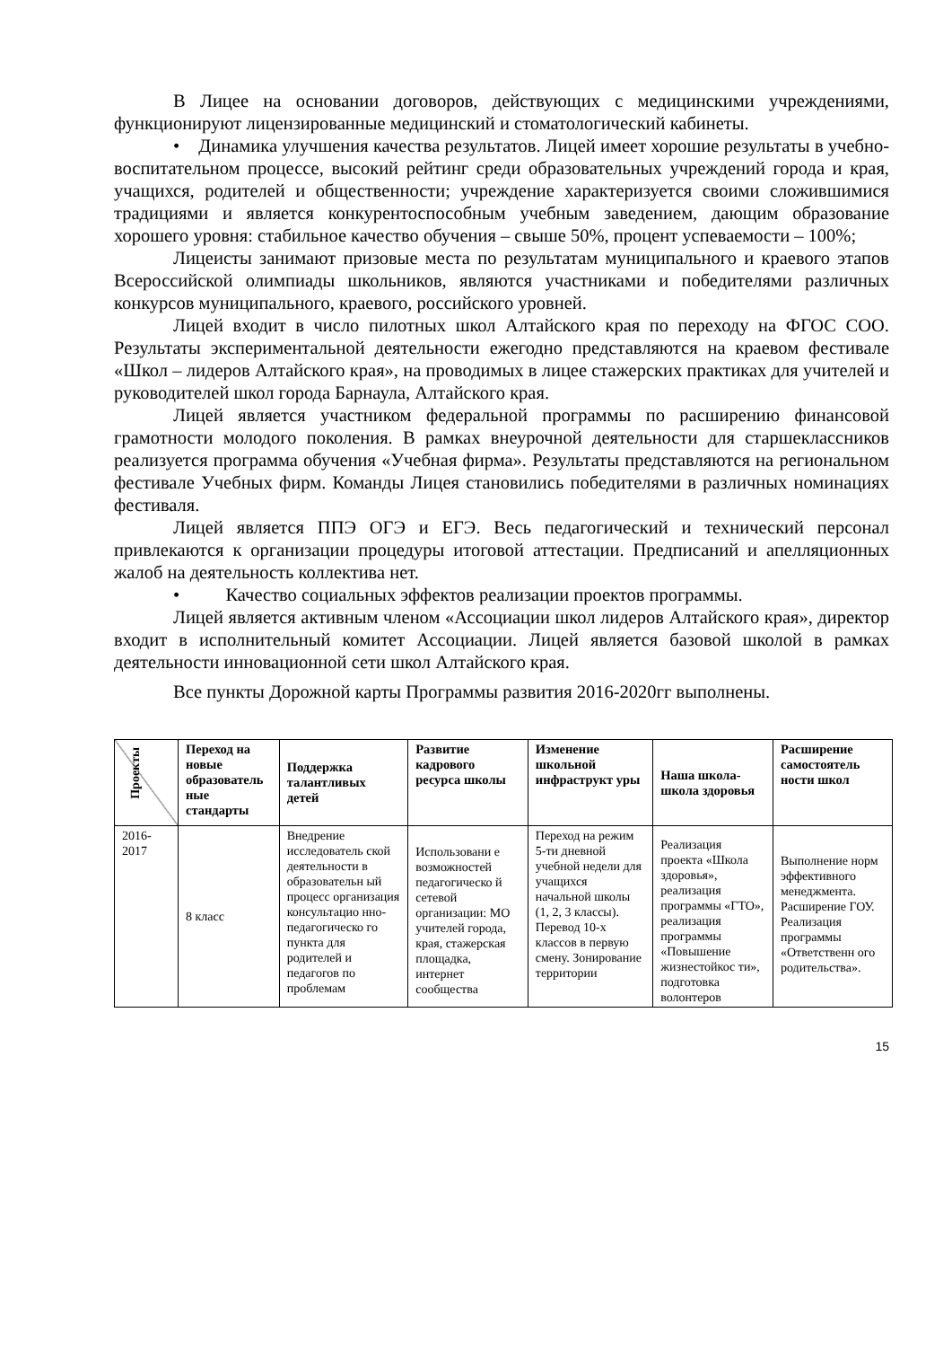В Лицее на основании договоров, действующих с медицинскими учреждениями, функционируют лицензированные медицинский и стоматологический кабинеты.
• Динамика улучшения качества результатов. Лицей имеет хорошие результаты в учебно-воспитательном процессе, высокий рейтинг среди образовательных учреждений города и края, учащихся, родителей и общественности; учреждение характеризуется своими сложившимися традициями и является конкурентоспособным учебным заведением, дающим образование хорошего уровня: стабильное качество обучения – свыше 50%, процент успеваемости – 100%;
Лицеисты занимают призовые места по результатам муниципального и краевого этапов Всероссийской олимпиады школьников, являются участниками и победителями различных конкурсов муниципального, краевого, российского уровней.
Лицей входит в число пилотных школ Алтайского края по переходу на ФГОС СОО. Результаты экспериментальной деятельности ежегодно представляются на краевом фестивале «Школ – лидеров Алтайского края», на проводимых в лицее стажерских практиках для учителей и руководителей школ города Барнаула, Алтайского края.
Лицей является участником федеральной программы по расширению финансовой грамотности молодого поколения. В рамках внеурочной деятельности для старшеклассников реализуется программа обучения «Учебная фирма». Результаты представляются на региональном фестивале Учебных фирм. Команды Лицея становились победителями в различных номинациях фестиваля.
Лицей является ППЭ ОГЭ и ЕГЭ. Весь педагогический и технический персонал привлекаются к организации процедуры итоговой аттестации. Предписаний и апелляционных жалоб на деятельность коллектива нет.
• Качество социальных эффектов реализации проектов программы.
Лицей является активным членом «Ассоциации школ лидеров Алтайского края», директор входит в исполнительный комитет Ассоциации. Лицей является базовой школой в рамках деятельности инновационной сети школ Алтайского края.
Все пункты Дорожной карты Программы развития 2016-2020гг выполнены.
| Проекты | Переход на новые образователь ные стандарты | Поддержка талантливых детей | Развитие кадрового ресурса школы | Изменение школьной инфраструкт уры | Наша школа-школа здоровья | Расширение самостоятель ности школ |
| --- | --- | --- | --- | --- | --- | --- |
| 2016-2017 | 8 класс | Внедрение исследователь ской деятельности в образовательн ый процесс организация консультацио нно-педагогическо го пункта для родителей и педагогов по проблемам | Использовани е возможностей педагогическо й сетевой организации: МО учителей города, края, стажерская площадка, интернет сообщества | Переход на режим 5-ти дневной учебной недели для учащихся начальной школы (1, 2, 3 классы). Перевод 10-х классов в первую смену. Зонирование территории | Реализация проекта «Школа здоровья», реализация программы «ГТО», реализация программы «Повышение жизнестойкос ти», подготовка волонтеров | Выполнение норм эффективного менеджмента. Расширение ГОУ. Реализация программы «Ответственн ого родительства». |
15